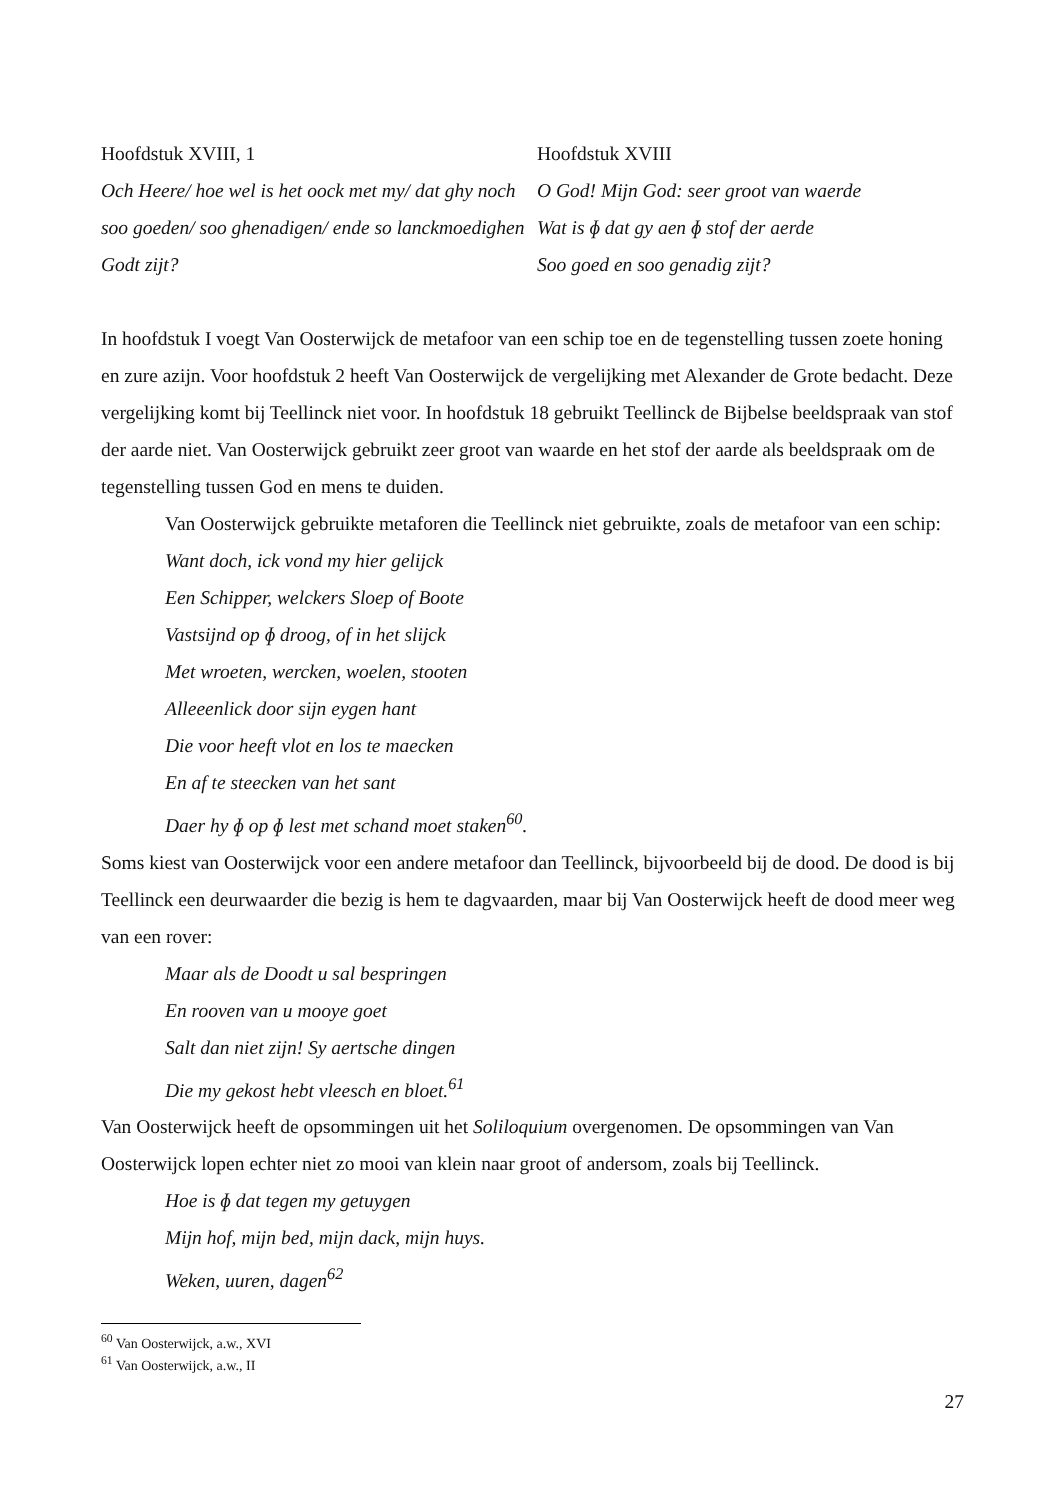Hoofdstuk XVIII, 1
Och Heere/ hoe wel is het oock met my/ dat ghy noch soo goeden/ soo ghenadigen/ ende so lanckmoedighen Godt zijt?
Hoofdstuk XVIII
O God! Mijn God: seer groot van waerde
Wat is ɸ dat gy aen ɸ stof der aerde
Soo goed en soo genadig zijt?
In hoofdstuk I voegt Van Oosterwijck de metafoor van een schip toe en de tegenstelling tussen zoete honing en zure azijn. Voor hoofdstuk 2 heeft Van Oosterwijck de vergelijking met Alexander de Grote bedacht. Deze vergelijking komt bij Teellinck niet voor. In hoofdstuk 18 gebruikt Teellinck de Bijbelse beeldspraak van stof der aarde niet. Van Oosterwijck gebruikt zeer groot van waarde en het stof der aarde als beeldspraak om de tegenstelling tussen God en mens te duiden.
Van Oosterwijck gebruikte metaforen die Teellinck niet gebruikte, zoals de metafoor van een schip:
Want doch, ick vond my hier gelijck
Een Schipper, welckers Sloep of Boote
Vastsijnd op ɸ droog, of in het slijck
Met wroeten, wercken, woelen, stooten
Alleeenlick door sijn eygen hant
Die voor heeft vlot en los te maecken
En af te steecken van het sant
Daer hy ɸ op ɸ lest met schand moet staken<sup>60</sup>.
Soms kiest van Oosterwijck voor een andere metafoor dan Teellinck, bijvoorbeeld bij de dood. De dood is bij Teellinck een deurwaarder die bezig is hem te dagvaarden, maar bij Van Oosterwijck heeft de dood meer weg van een rover:
Maar als de Doodt u sal bespringen
En rooven van u mooye goet
Salt dan niet zijn! Sy aertsche dingen
Die my gekost hebt vleesch en bloet.<sup>61</sup>
Van Oosterwijck heeft de opsommingen uit het Soliloquium overgenomen. De opsommingen van Van Oosterwijck lopen echter niet zo mooi van klein naar groot of andersom, zoals bij Teellinck.
Hoe is ɸ dat tegen my getuygen
Mijn hof, mijn bed, mijn dack, mijn huys.
Weken, uuren, dagen<sup>62</sup>
<sup>60</sup> Van Oosterwijck, a.w., XVI
<sup>61</sup> Van Oosterwijck, a.w., II
27